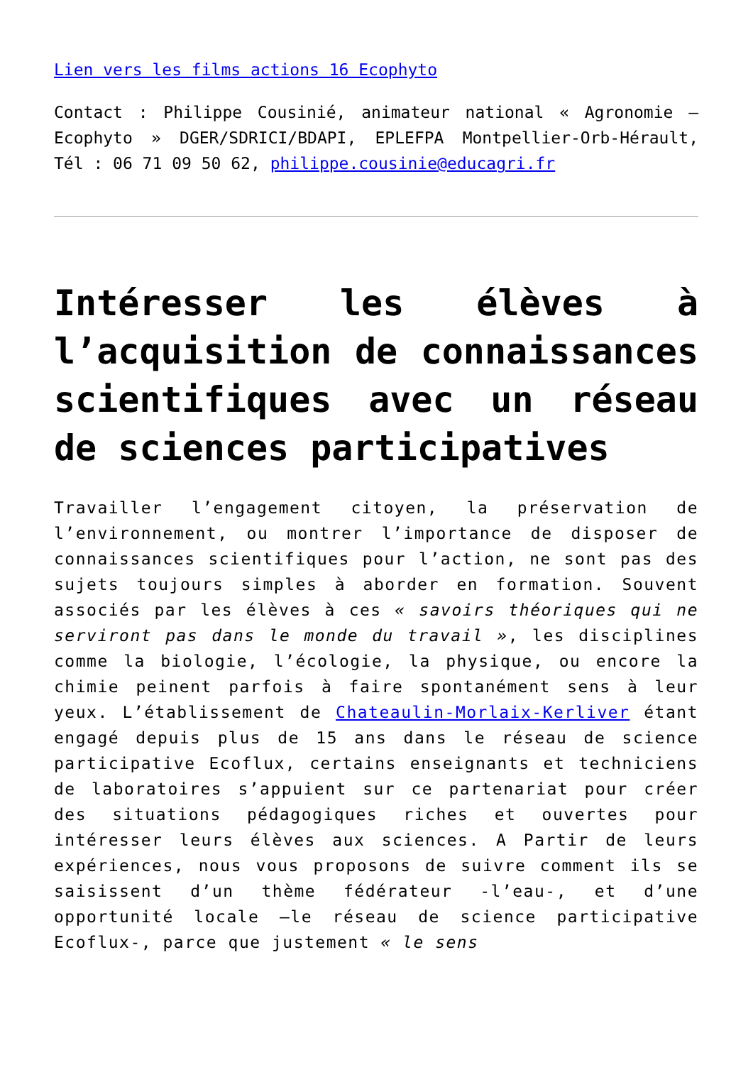Lien vers les films actions 16 Ecophyto
Contact : Philippe Cousinié, animateur national « Agronomie – Ecophyto » DGER/SDRICI/BDAPI, EPLEFPA Montpellier-Orb-Hérault, Tél : 06 71 09 50 62, philippe.cousinie@educagri.fr
Intéresser les élèves à l’acquisition de connaissances scientifiques avec un réseau de sciences participatives
Travailler l’engagement citoyen, la préservation de l’environnement, ou montrer l’importance de disposer de connaissances scientifiques pour l’action, ne sont pas des sujets toujours simples à aborder en formation. Souvent associés par les élèves à ces « savoirs théoriques qui ne serviront pas dans le monde du travail », les disciplines comme la biologie, l’écologie, la physique, ou encore la chimie peinent parfois à faire spontanément sens à leur yeux. L’établissement de Chateaulin-Morlaix-Kerliver étant engagé depuis plus de 15 ans dans le réseau de science participative Ecoflux, certains enseignants et techniciens de laboratoires s’appuient sur ce partenariat pour créer des situations pédagogiques riches et ouvertes pour intéresser leurs élèves aux sciences. A Partir de leurs expériences, nous vous proposons de suivre comment ils se saisissent d’un thème fédérateur -l’eau-, et d’une opportunité locale –le réseau de science participative Ecoflux-, parce que justement « le sens